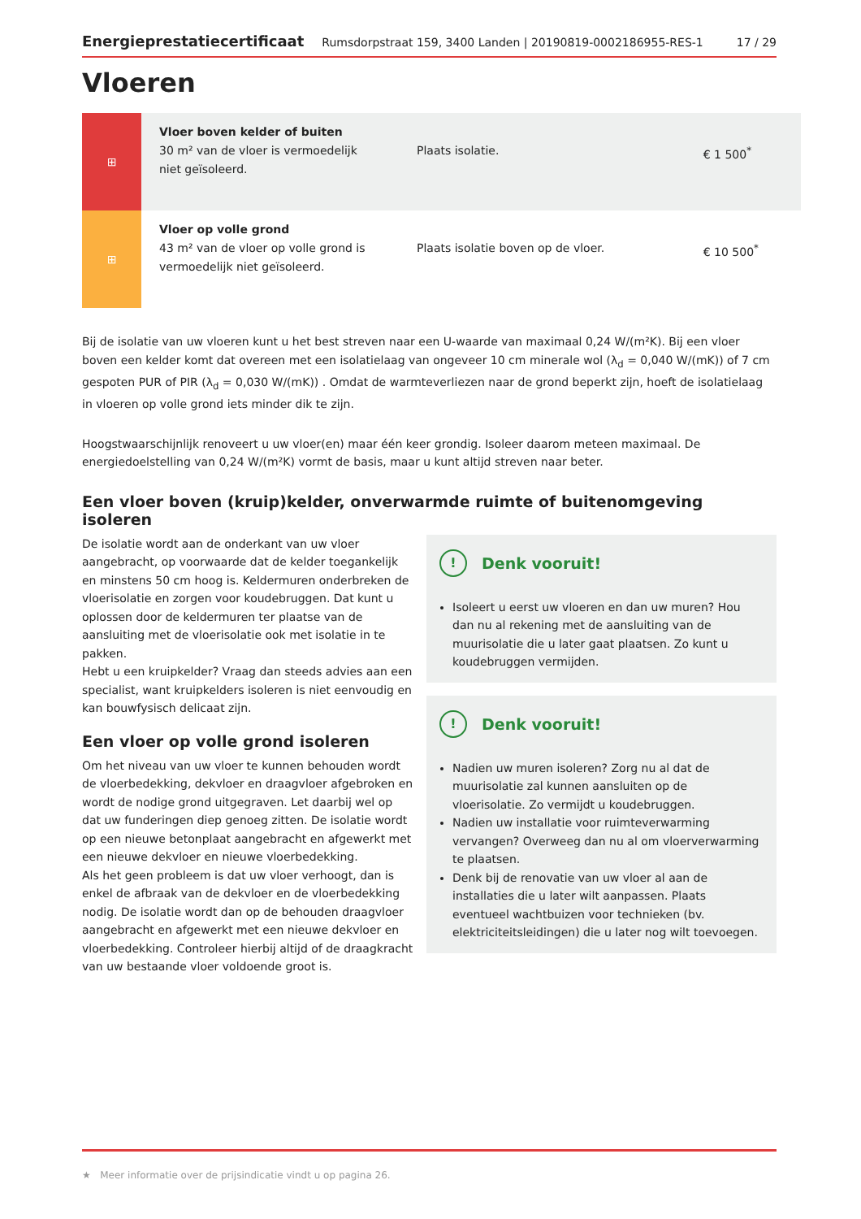Energieprestatiecertificaat Rumsdorpstraat 159, 3400 Landen | 20190819-0002186955-RES-1 17 / 29
Vloeren
| ⊞ | Vloer boven kelder of buiten 30 m² van de vloer is vermoedelijk niet geïsoleerd. | Plaats isolatie. | € 1 500<sup>*</sup> |
| ⊞ | Vloer op volle grond 43 m² van de vloer op volle grond is vermoedelijk niet geïsoleerd. | Plaats isolatie boven op de vloer. | € 10 500<sup>*</sup> |
Bij de isolatie van uw vloeren kunt u het best streven naar een U-waarde van maximaal 0,24 W/(m²K). Bij een vloer boven een kelder komt dat overeen met een isolatielaag van ongeveer 10 cm minerale wol (λ<sub>d</sub> = 0,040 W/(mK)) of 7 cm gespoten PUR of PIR (λ<sub>d</sub> = 0,030 W/(mK)) . Omdat de warmteverliezen naar de grond beperkt zijn, hoeft de isolatielaag in vloeren op volle grond iets minder dik te zijn.
Hoogstwaarschijnlijk renoveert u uw vloer(en) maar één keer grondig. Isoleer daarom meteen maximaal. De energiedoelstelling van 0,24 W/(m²K) vormt de basis, maar u kunt altijd streven naar beter.
Een vloer boven (kruip)kelder, onverwarmde ruimte of buitenomgeving isoleren
De isolatie wordt aan de onderkant van uw vloer aangebracht, op voorwaarde dat de kelder toegankelijk en minstens 50 cm hoog is. Keldermuren onderbreken de vloerisolatie en zorgen voor koudebruggen. Dat kunt u oplossen door de keldermuren ter plaatse van de aansluiting met de vloerisolatie ook met isolatie in te pakken.
Hebt u een kruipkelder? Vraag dan steeds advies aan een specialist, want kruipkelders isoleren is niet eenvoudig en kan bouwfysisch delicaat zijn.
Een vloer op volle grond isoleren
Om het niveau van uw vloer te kunnen behouden wordt de vloerbedekking, dekvloer en draagvloer afgebroken en wordt de nodige grond uitgegraven. Let daarbij wel op dat uw funderingen diep genoeg zitten. De isolatie wordt op een nieuwe betonplaat aangebracht en afgewerkt met een nieuwe dekvloer en nieuwe vloerbedekking.
Als het geen probleem is dat uw vloer verhoogt, dan is enkel de afbraak van de dekvloer en de vloerbedekking nodig. De isolatie wordt dan op de behouden draagvloer aangebracht en afgewerkt met een nieuwe dekvloer en vloerbedekking. Controleer hierbij altijd of de draagkracht van uw bestaande vloer voldoende groot is.
! Denk vooruit!
Isoleert u eerst uw vloeren en dan uw muren? Hou dan nu al rekening met de aansluiting van de muurisolatie die u later gaat plaatsen. Zo kunt u koudebruggen vermijden.
! Denk vooruit!
Nadien uw muren isoleren? Zorg nu al dat de muurisolatie zal kunnen aansluiten op de vloerisolatie. Zo vermijdt u koudebruggen.
Nadien uw installatie voor ruimteverwarming vervangen? Overweeg dan nu al om vloerverwarming te plaatsen.
Denk bij de renovatie van uw vloer al aan de installaties die u later wilt aanpassen. Plaats eventueel wachtbuizen voor technieken (bv. elektriciteitsleidingen) die u later nog wilt toevoegen.
★ Meer informatie over de prijsindicatie vindt u op pagina 26.